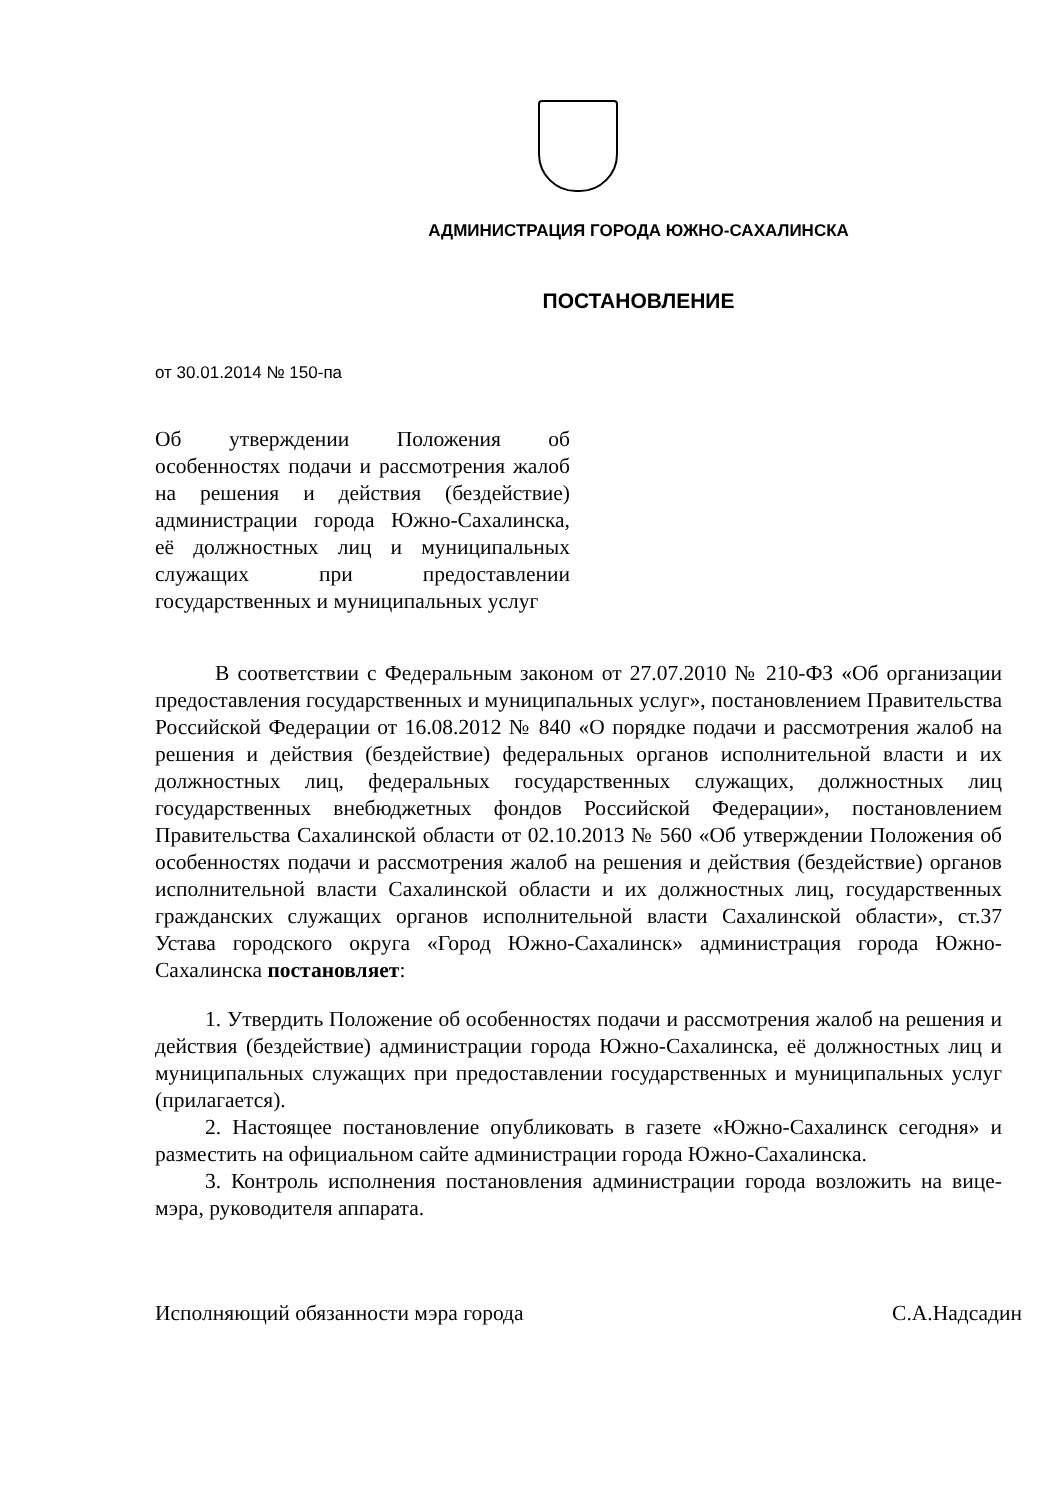АДМИНИСТРАЦИЯ ГОРОДА ЮЖНО-САХАЛИНСКА
ПОСТАНОВЛЕНИЕ
от 30.01.2014 № 150-па
Об утверждении Положения об особенностях подачи и рассмотрения жалоб на решения и действия (бездействие) администрации города Южно-Сахалинска, её должностных лиц и муниципальных служащих при предоставлении государственных и муниципальных услуг
В соответствии с Федеральным законом от 27.07.2010 № 210-ФЗ «Об организации предоставления государственных и муниципальных услуг», постановлением Правительства Российской Федерации от 16.08.2012 № 840 «О порядке подачи и рассмотрения жалоб на решения и действия (бездействие) федеральных органов исполнительной власти и их должностных лиц, федеральных государственных служащих, должностных лиц государственных внебюджетных фондов Российской Федерации», постановлением Правительства Сахалинской области от 02.10.2013 № 560 «Об утверждении Положения об особенностях подачи и рассмотрения жалоб на решения и действия (бездействие) органов исполнительной власти Сахалинской области и их должностных лиц, государственных гражданских служащих органов исполнительной власти Сахалинской области», ст.37 Устава городского округа «Город Южно-Сахалинск» администрация города Южно-Сахалинска постановляет:
1. Утвердить Положение об особенностях подачи и рассмотрения жалоб на решения и действия (бездействие) администрации города Южно-Сахалинска, её должностных лиц и муниципальных служащих при предоставлении государственных и муниципальных услуг (прилагается).
2. Настоящее постановление опубликовать в газете «Южно-Сахалинск сегодня» и разместить на официальном сайте администрации города Южно-Сахалинска.
3. Контроль исполнения постановления администрации города возложить на вице-мэра, руководителя аппарата.
Исполняющий обязанности мэра города С.А.Надсадин